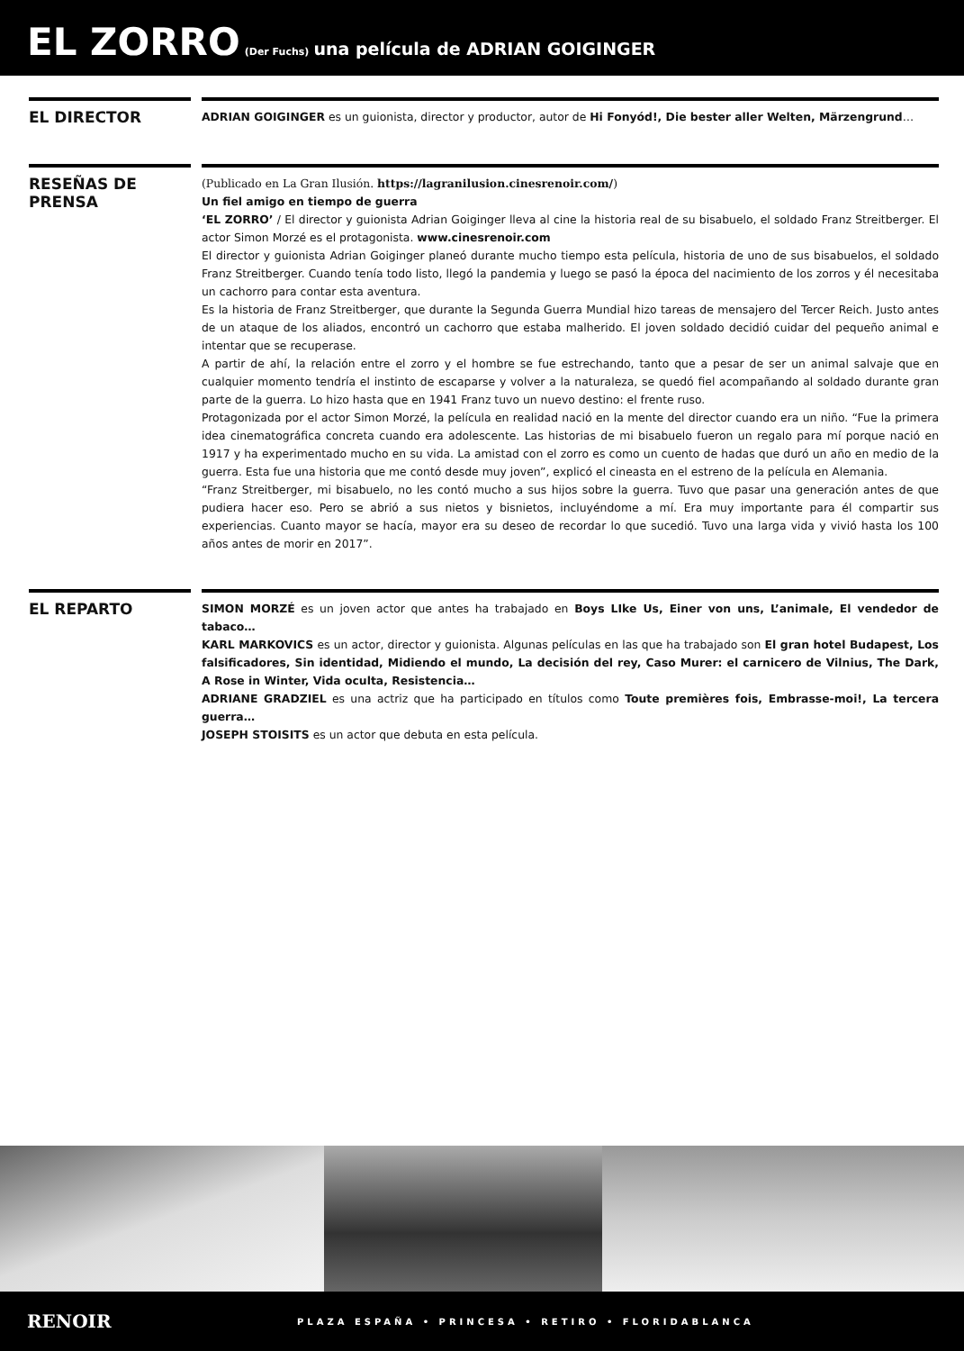EL ZORRO (Der Fuchs) una película de ADRIAN GOIGINGER
EL DIRECTOR
ADRIAN GOIGINGER es un guionista, director y productor, autor de Hi Fonyód!, Die bester aller Welten, Märzengrund…
RESEÑAS DE PRENSA
(Publicado en La Gran Ilusión. https://lagranilusion.cinesrenoir.com/)
Un fiel amigo en tiempo de guerra
‘EL ZORRO’ / El director y guionista Adrian Goiginger lleva al cine la historia real de su bisabuelo, el soldado Franz Streitberger. El actor Simon Morzé es el protagonista. www.cinesrenoir.com
El director y guionista Adrian Goiginger planeó durante mucho tiempo esta película, historia de uno de sus bisabuelos, el soldado Franz Streitberger. Cuando tenía todo listo, llegó la pandemia y luego se pasó la época del nacimiento de los zorros y él necesitaba un cachorro para contar esta aventura.
Es la historia de Franz Streitberger, que durante la Segunda Guerra Mundial hizo tareas de mensajero del Tercer Reich. Justo antes de un ataque de los aliados, encontró un cachorro que estaba malherido. El joven soldado decidió cuidar del pequeño animal e intentar que se recuperase.
A partir de ahí, la relación entre el zorro y el hombre se fue estrechando, tanto que a pesar de ser un animal salvaje que en cualquier momento tendría el instinto de escaparse y volver a la naturaleza, se quedó fiel acompañando al soldado durante gran parte de la guerra. Lo hizo hasta que en 1941 Franz tuvo un nuevo destino: el frente ruso.
Protagonizada por el actor Simon Morzé, la película en realidad nació en la mente del director cuando era un niño. “Fue la primera idea cinematográfica concreta cuando era adolescente. Las historias de mi bisabuelo fueron un regalo para mí porque nació en 1917 y ha experimentado mucho en su vida. La amistad con el zorro es como un cuento de hadas que duró un año en medio de la guerra. Esta fue una historia que me contó desde muy joven”, explicó el cineasta en el estreno de la película en Alemania.
“Franz Streitberger, mi bisabuelo, no les contó mucho a sus hijos sobre la guerra. Tuvo que pasar una generación antes de que pudiera hacer eso. Pero se abrió a sus nietos y bisnietos, incluyéndome a mí. Era muy importante para él compartir sus experiencias. Cuanto mayor se hacía, mayor era su deseo de recordar lo que sucedió. Tuvo una larga vida y vivió hasta los 100 años antes de morir en 2017”.
EL REPARTO
SIMON MORZÉ es un joven actor que antes ha trabajado en Boys LIke Us, Einer von uns, L’animale, El vendedor de tabaco…
KARL MARKOVICS es un actor, director y guionista. Algunas películas en las que ha trabajado son El gran hotel Budapest, Los falsificadores, Sin identidad, Midiendo el mundo, La decisión del rey, Caso Murer: el carnicero de Vilnius, The Dark, A Rose in Winter, Vida oculta, Resistencia…
ADRIANE GRADZIEL es una actriz que ha participado en títulos como Toute premières fois, Embrasse-moi!, La tercera guerra…
JOSEPH STOISITS es un actor que debuta en esta película.
RENOIR
PLAZA ESPAÑA • PRINCESA • RETIRO • FLORIDABLANCA